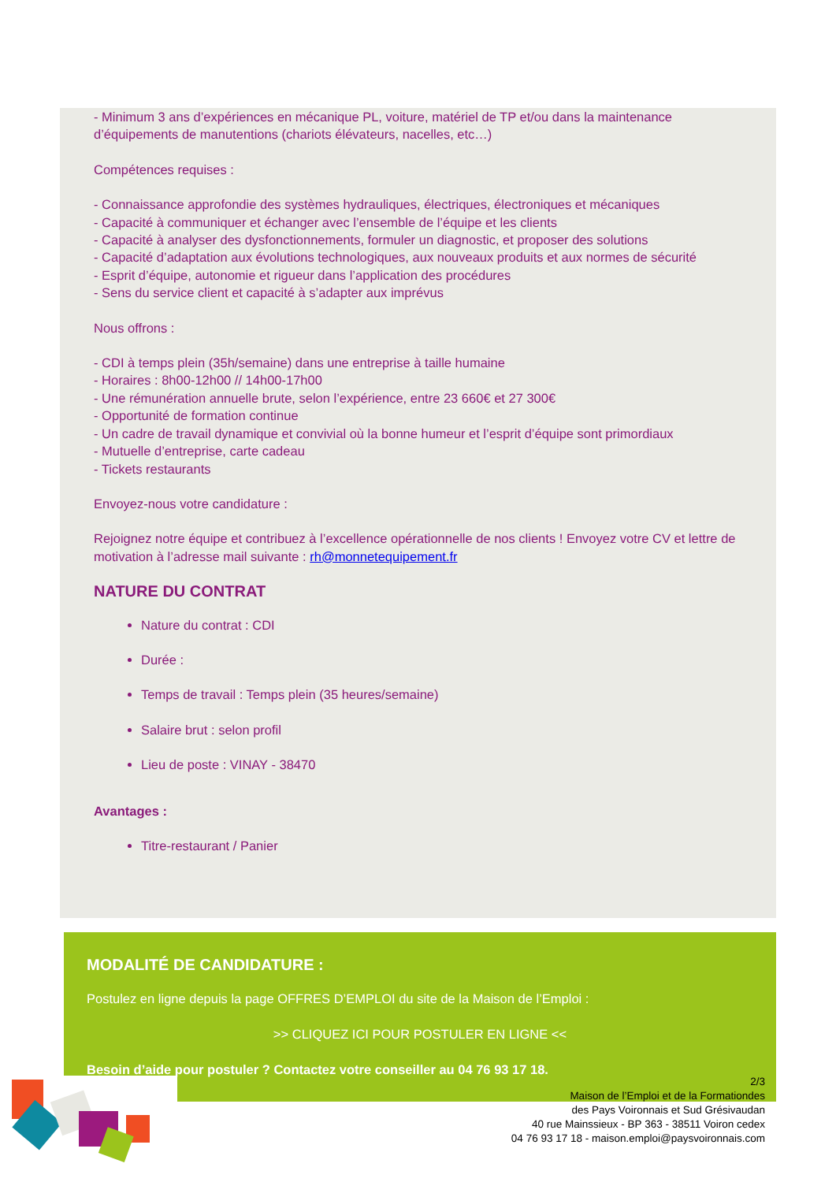- Minimum 3 ans d’expériences en mécanique PL, voiture, matériel de TP et/ou dans la maintenance d’équipements de manutentions (chariots élévateurs, nacelles, etc…)
Compétences requises :
- Connaissance approfondie des systèmes hydrauliques, électriques, électroniques et mécaniques
- Capacité à communiquer et échanger avec l’ensemble de l’équipe et les clients
- Capacité à analyser des dysfonctionnements, formuler un diagnostic, et proposer des solutions
- Capacité d’adaptation aux évolutions technologiques, aux nouveaux produits et aux normes de sécurité
- Esprit d’équipe, autonomie et rigueur dans l’application des procédures
- Sens du service client et capacité à s’adapter aux imprévus
Nous offrons :
- CDI à temps plein (35h/semaine) dans une entreprise à taille humaine
- Horaires : 8h00-12h00 // 14h00-17h00
- Une rémunération annuelle brute, selon l’expérience, entre 23 660€ et 27 300€
- Opportunité de formation continue
- Un cadre de travail dynamique et convivial où la bonne humeur et l’esprit d’équipe sont primordiaux
- Mutuelle d’entreprise, carte cadeau
- Tickets restaurants
Envoyez-nous votre candidature :
Rejoignez notre équipe et contribuez à l’excellence opérationnelle de nos clients ! Envoyez votre CV et lettre de motivation à l’adresse mail suivante : rh@monnetequipement.fr
NATURE DU CONTRAT
Nature du contrat : CDI
Durée :
Temps de travail : Temps plein (35 heures/semaine)
Salaire brut : selon profil
Lieu de poste : VINAY - 38470
Avantages :
Titre-restaurant / Panier
MODALITÉ DE CANDIDATURE :
Postulez en ligne depuis la page OFFRES D’EMPLOI du site de la Maison de l’Emploi :
>> CLIQUEZ ICI POUR POSTULER EN LIGNE <<
Besoin d’aide pour postuler ? Contactez votre conseiller au 04 76 93 17 18.
2/3
Maison de l’Emploi et de la Formationdes
des Pays Voironnais et Sud Grésivaudan
40 rue Mainssieux - BP 363 - 38511 Voiron cedex
04 76 93 17 18 - maison.emploi@paysvoironnais.com